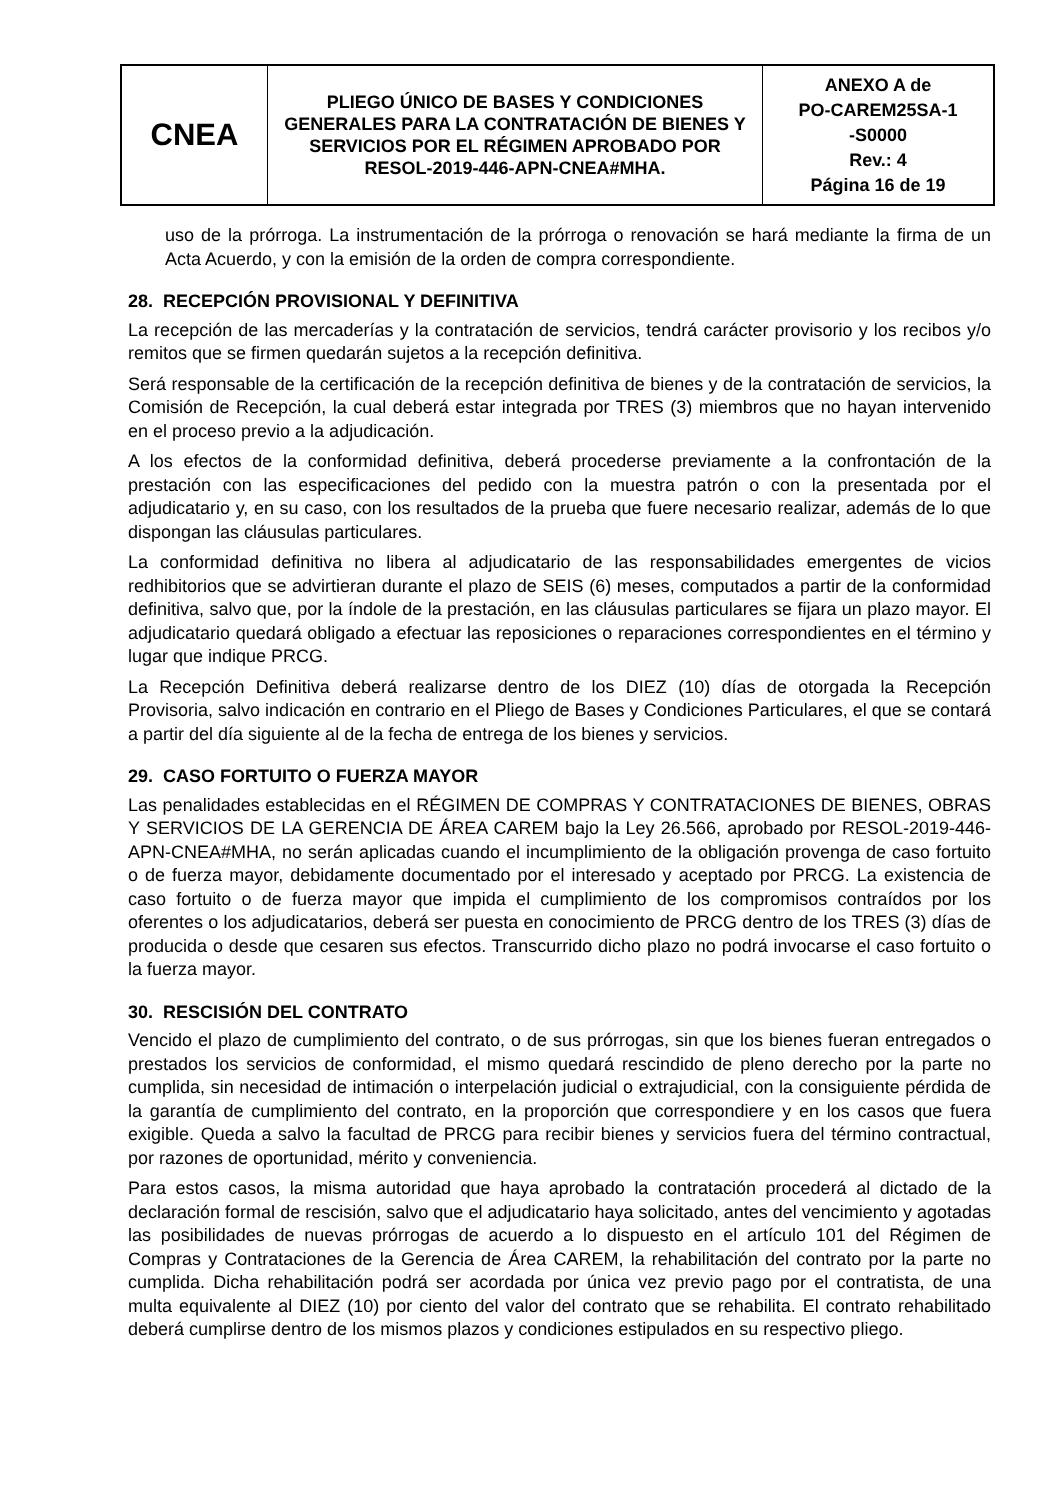| CNEA | PLIEGO ÚNICO DE BASES Y CONDICIONES GENERALES PARA LA CONTRATACIÓN DE BIENES Y SERVICIOS POR EL RÉGIMEN APROBADO POR RESOL-2019-446-APN-CNEA#MHA. | ANEXO A de PO-CAREM25SA-1 -S0000 Rev.: 4 Página 16 de 19 |
uso de la prórroga. La instrumentación de la prórroga o renovación se hará mediante la firma de un Acta Acuerdo, y con la emisión de la orden de compra correspondiente.
28. RECEPCIÓN PROVISIONAL Y DEFINITIVA
La recepción de las mercaderías y la contratación de servicios, tendrá carácter provisorio y los recibos y/o remitos que se firmen quedarán sujetos a la recepción definitiva.
Será responsable de la certificación de la recepción definitiva de bienes y de la contratación de servicios, la Comisión de Recepción, la cual deberá estar integrada por TRES (3) miembros que no hayan intervenido en el proceso previo a la adjudicación.
A los efectos de la conformidad definitiva, deberá procederse previamente a la confrontación de la prestación con las especificaciones del pedido con la muestra patrón o con la presentada por el adjudicatario y, en su caso, con los resultados de la prueba que fuere necesario realizar, además de lo que dispongan las cláusulas particulares.
La conformidad definitiva no libera al adjudicatario de las responsabilidades emergentes de vicios redhibitorios que se advirtieran durante el plazo de SEIS (6) meses, computados a partir de la conformidad definitiva, salvo que, por la índole de la prestación, en las cláusulas particulares se fijara un plazo mayor. El adjudicatario quedará obligado a efectuar las reposiciones o reparaciones correspondientes en el término y lugar que indique PRCG.
La Recepción Definitiva deberá realizarse dentro de los DIEZ (10) días de otorgada la Recepción Provisoria, salvo indicación en contrario en el Pliego de Bases y Condiciones Particulares, el que se contará a partir del día siguiente al de la fecha de entrega de los bienes y servicios.
29. CASO FORTUITO O FUERZA MAYOR
Las penalidades establecidas en el RÉGIMEN DE COMPRAS Y CONTRATACIONES DE BIENES, OBRAS Y SERVICIOS DE LA GERENCIA DE ÁREA CAREM bajo la Ley 26.566, aprobado por RESOL-2019-446-APN-CNEA#MHA, no serán aplicadas cuando el incumplimiento de la obligación provenga de caso fortuito o de fuerza mayor, debidamente documentado por el interesado y aceptado por PRCG. La existencia de caso fortuito o de fuerza mayor que impida el cumplimiento de los compromisos contraídos por los oferentes o los adjudicatarios, deberá ser puesta en conocimiento de PRCG dentro de los TRES (3) días de producida o desde que cesaren sus efectos. Transcurrido dicho plazo no podrá invocarse el caso fortuito o la fuerza mayor.
30. RESCISIÓN DEL CONTRATO
Vencido el plazo de cumplimiento del contrato, o de sus prórrogas, sin que los bienes fueran entregados o prestados los servicios de conformidad, el mismo quedará rescindido de pleno derecho por la parte no cumplida, sin necesidad de intimación o interpelación judicial o extrajudicial, con la consiguiente pérdida de la garantía de cumplimiento del contrato, en la proporción que correspondiere y en los casos que fuera exigible. Queda a salvo la facultad de PRCG para recibir bienes y servicios fuera del término contractual, por razones de oportunidad, mérito y conveniencia.
Para estos casos, la misma autoridad que haya aprobado la contratación procederá al dictado de la declaración formal de rescisión, salvo que el adjudicatario haya solicitado, antes del vencimiento y agotadas las posibilidades de nuevas prórrogas de acuerdo a lo dispuesto en el artículo 101 del Régimen de Compras y Contrataciones de la Gerencia de Área CAREM, la rehabilitación del contrato por la parte no cumplida. Dicha rehabilitación podrá ser acordada por única vez previo pago por el contratista, de una multa equivalente al DIEZ (10) por ciento del valor del contrato que se rehabilita. El contrato rehabilitado deberá cumplirse dentro de los mismos plazos y condiciones estipulados en su respectivo pliego.